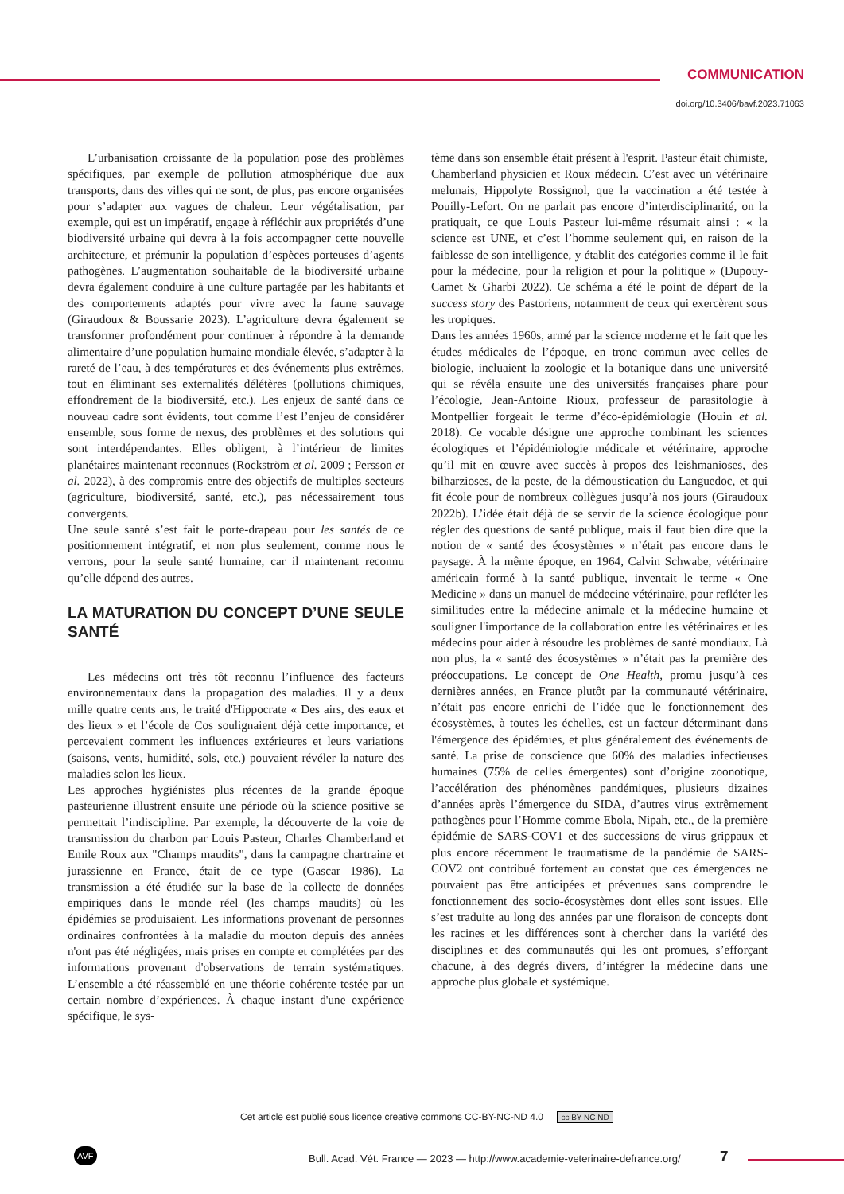COMMUNICATION
doi.org/10.3406/bavf.2023.71063
L’urbanisation croissante de la population pose des problèmes spécifiques, par exemple de pollution atmosphérique due aux transports, dans des villes qui ne sont, de plus, pas encore organisées pour s’adapter aux vagues de chaleur. Leur végétalisation, par exemple, qui est un impératif, engage à réfléchir aux propriétés d’une biodiversité urbaine qui devra à la fois accompagner cette nouvelle architecture, et prémunir la population d’espèces porteuses d’agents pathogènes. L’augmentation souhaitable de la biodiversité urbaine devra également conduire à une culture partagée par les habitants et des comportements adaptés pour vivre avec la faune sauvage (Giraudoux & Boussarie 2023). L’agriculture devra également se transformer profondément pour continuer à répondre à la demande alimentaire d’une population humaine mondiale élevée, s’adapter à la rareté de l’eau, à des températures et des événements plus extrêmes, tout en éliminant ses externalités délétères (pollutions chimiques, effondrement de la biodiversité, etc.). Les enjeux de santé dans ce nouveau cadre sont évidents, tout comme l’est l’enjeu de considérer ensemble, sous forme de nexus, des problèmes et des solutions qui sont interdépendantes. Elles obligent, à l’intérieur de limites planétaires maintenant reconnues (Rockström et al. 2009 ; Persson et al. 2022), à des compromis entre des objectifs de multiples secteurs (agriculture, biodiversité, santé, etc.), pas nécessairement tous convergents.
Une seule santé s’est fait le porte-drapeau pour les santés de ce positionnement intégratif, et non plus seulement, comme nous le verrons, pour la seule santé humaine, car il maintenant reconnu qu’elle dépend des autres.
LA MATURATION DU CONCEPT D’UNE SEULE SANTÉ
Les médecins ont très tôt reconnu l’influence des facteurs environnementaux dans la propagation des maladies. Il y a deux mille quatre cents ans, le traité d'Hippocrate « Des airs, des eaux et des lieux » et l’école de Cos soulignaient déjà cette importance, et percevaient comment les influences extérieures et leurs variations (saisons, vents, humidité, sols, etc.) pouvaient révéler la nature des maladies selon les lieux.
Les approches hygiénistes plus récentes de la grande époque pasteurienne illustrent ensuite une période où la science positive se permettait l’indiscipline. Par exemple, la découverte de la voie de transmission du charbon par Louis Pasteur, Charles Chamberland et Emile Roux aux "Champs maudits", dans la campagne chartraine et jurassienne en France, était de ce type (Gascar 1986). La transmission a été étudiée sur la base de la collecte de données empiriques dans le monde réel (les champs maudits) où les épidémies se produisaient. Les informations provenant de personnes ordinaires confrontées à la maladie du mouton depuis des années n'ont pas été négligées, mais prises en compte et complétées par des informations provenant d'observations de terrain systématiques. L’ensemble a été réassemblé en une théorie cohérente testée par un certain nombre d’expériences. À chaque instant d'une expérience spécifique, le sys-
tème dans son ensemble était présent à l'esprit. Pasteur était chimiste, Chamberland physicien et Roux médecin. C’est avec un vétérinaire melunais, Hippolyte Rossignol, que la vaccination a été testée à Pouilly-Lefort. On ne parlait pas encore d’interdisciplinarité, on la pratiquait, ce que Louis Pasteur lui-même résumait ainsi : « la science est UNE, et c’est l’homme seulement qui, en raison de la faiblesse de son intelligence, y établit des catégories comme il le fait pour la médecine, pour la religion et pour la politique » (Dupouy-Camet & Gharbi 2022). Ce schéma a été le point de départ de la success story des Pastoriens, notamment de ceux qui exercèrent sous les tropiques.
Dans les années 1960s, armé par la science moderne et le fait que les études médicales de l’époque, en tronc commun avec celles de biologie, incluaient la zoologie et la botanique dans une université qui se révéla ensuite une des universités françaises phare pour l’écologie, Jean-Antoine Rioux, professeur de parasitologie à Montpellier forgeait le terme d’éco-épidémiologie (Houin et al. 2018). Ce vocable désigne une approche combinant les sciences écologiques et l’épidémiologie médicale et vétérinaire, approche qu’il mit en œuvre avec succès à propos des leishmanioses, des bilharzioses, de la peste, de la démoustication du Languedoc, et qui fit école pour de nombreux collègues jusqu’à nos jours (Giraudoux 2022b). L’idée était déjà de se servir de la science écologique pour régler des questions de santé publique, mais il faut bien dire que la notion de « santé des écosystèmes » n’était pas encore dans le paysage. À la même époque, en 1964, Calvin Schwabe, vétérinaire américain formé à la santé publique, inventait le terme « One Medicine » dans un manuel de médecine vétérinaire, pour refléter les similitudes entre la médecine animale et la médecine humaine et souligner l'importance de la collaboration entre les vétérinaires et les médecins pour aider à résoudre les problèmes de santé mondiaux. Là non plus, la « santé des écosystèmes » n’était pas la première des préoccupations. Le concept de One Health, promu jusqu’à ces dernières années, en France plutôt par la communauté vétérinaire, n’était pas encore enrichi de l’idée que le fonctionnement des écosystèmes, à toutes les échelles, est un facteur déterminant dans l'émergence des épidémies, et plus généralement des événements de santé. La prise de conscience que 60% des maladies infectieuses humaines (75% de celles émergentes) sont d’origine zoonotique, l’accélération des phénomènes pandémiques, plusieurs dizaines d’années après l’émergence du SIDA, d’autres virus extrêmement pathogènes pour l’Homme comme Ebola, Nipah, etc., de la première épidémie de SARS-COV1 et des successions de virus grippaux et plus encore récemment le traumatisme de la pandémie de SARS-COV2 ont contribué fortement au constat que ces émergences ne pouvaient pas être anticipées et prévenues sans comprendre le fonctionnement des socio-écosystèmes dont elles sont issues. Elle s’est traduite au long des années par une floraison de concepts dont les racines et les différences sont à chercher dans la variété des disciplines et des communautés qui les ont promues, s’efforçant chacune, à des degrés divers, d’intégrer la médecine dans une approche plus globale et systémique.
Cet article est publié sous licence creative commons CC-BY-NC-ND 4.0 cc BY NC ND
AVF
Bull. Acad. Vét. France — 2023 — http://www.academie-veterinaire-defrance.org/
7